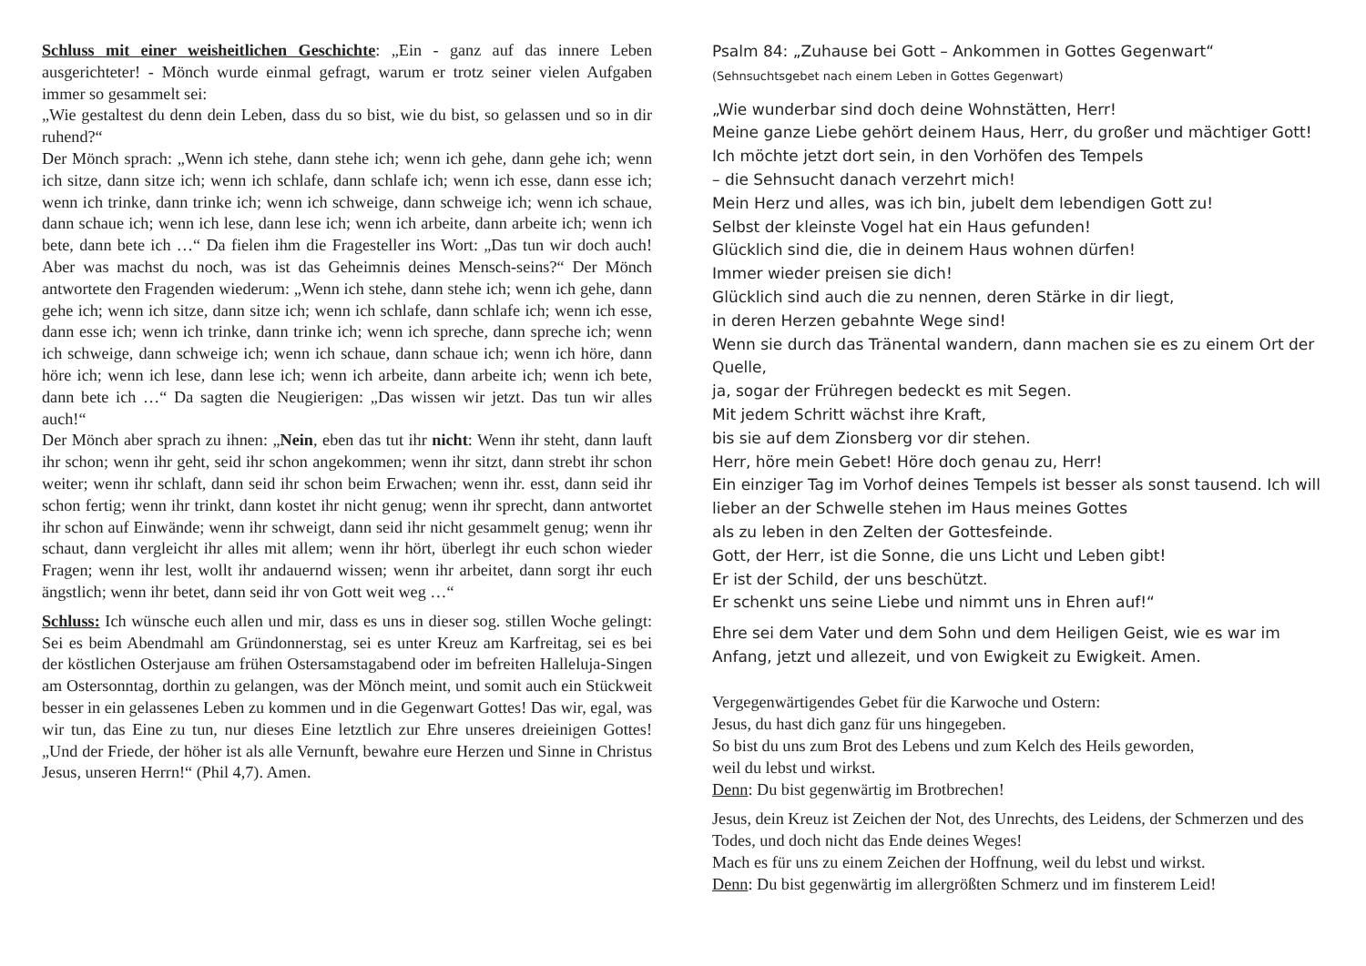Schluss mit einer weisheitlichen Geschichte: „Ein - ganz auf das innere Leben ausgerichteter! - Mönch wurde einmal gefragt, warum er trotz seiner vielen Aufgaben immer so gesammelt sei:
„Wie gestaltest du denn dein Leben, dass du so bist, wie du bist, so gelassen und so in dir ruhend?“
Der Mönch sprach: „Wenn ich stehe, dann stehe ich; wenn ich gehe, dann gehe ich; wenn ich sitze, dann sitze ich; wenn ich schlafe, dann schlafe ich; wenn ich esse, dann esse ich; wenn ich trinke, dann trinke ich; wenn ich schweige, dann schweige ich; wenn ich schaue, dann schaue ich; wenn ich lese, dann lese ich; wenn ich arbeite, dann arbeite ich; wenn ich bete, dann bete ich …“ Da fielen ihm die Fragesteller ins Wort: „Das tun wir doch auch! Aber was machst du noch, was ist das Geheimnis deines Mensch-seins?“ Der Mönch antwortete den Fragenden wiederum: „Wenn ich stehe, dann stehe ich; wenn ich gehe, dann gehe ich; wenn ich sitze, dann sitze ich; wenn ich schlafe, dann schlafe ich; wenn ich esse, dann esse ich; wenn ich trinke, dann trinke ich; wenn ich spreche, dann spreche ich; wenn ich schweige, dann schweige ich; wenn ich schaue, dann schaue ich; wenn ich höre, dann höre ich; wenn ich lese, dann lese ich; wenn ich arbeite, dann arbeite ich; wenn ich bete, dann bete ich …“ Da sagten die Neugierigen: „Das wissen wir jetzt. Das tun wir alles auch!“
Der Mönch aber sprach zu ihnen: „Nein, eben das tut ihr nicht: Wenn ihr steht, dann lauft ihr schon; wenn ihr geht, seid ihr schon angekommen; wenn ihr sitzt, dann strebt ihr schon weiter; wenn ihr schlaft, dann seid ihr schon beim Erwachen; wenn ihr. esst, dann seid ihr schon fertig; wenn ihr trinkt, dann kostet ihr nicht genug; wenn ihr sprecht, dann antwortet ihr schon auf Einwände; wenn ihr schweigt, dann seid ihr nicht gesammelt genug; wenn ihr schaut, dann vergleicht ihr alles mit allem; wenn ihr hört, überlegt ihr euch schon wieder Fragen; wenn ihr lest, wollt ihr andauernd wissen; wenn ihr arbeitet, dann sorgt ihr euch ängstlich; wenn ihr betet, dann seid ihr von Gott weit weg …“
Schluss: Ich wünsche euch allen und mir, dass es uns in dieser sog. stillen Woche gelingt: Sei es beim Abendmahl am Gründonnerstag, sei es unter Kreuz am Karfreitag, sei es bei der köstlichen Osterjause am frühen Ostersamstagabend oder im befreiten Halleluja-Singen am Ostersonntag, dorthin zu gelangen, was der Mönch meint, und somit auch ein Stückweit besser in ein gelassenes Leben zu kommen und in die Gegenwart Gottes! Das wir, egal, was wir tun, das Eine zu tun, nur dieses Eine letztlich zur Ehre unseres dreieinigen Gottes! „Und der Friede, der höher ist als alle Vernunft, bewahre eure Herzen und Sinne in Christus Jesus, unseren Herrn!“ (Phil 4,7). Amen.
Psalm 84: „Zuhause bei Gott – Ankommen in Gottes Gegenwart“
(Sehnsuchtsgebet nach einem Leben in Gottes Gegenwart)
„Wie wunderbar sind doch deine Wohnstätten, Herr!
Meine ganze Liebe gehört deinem Haus, Herr, du großer und mächtiger Gott!
Ich möchte jetzt dort sein, in den Vorhöfen des Tempels
– die Sehnsucht danach verzehrt mich!
Mein Herz und alles, was ich bin, jubelt dem lebendigen Gott zu!
Selbst der kleinste Vogel hat ein Haus gefunden!
Glücklich sind die, die in deinem Haus wohnen dürfen!
Immer wieder preisen sie dich!
Glücklich sind auch die zu nennen, deren Stärke in dir liegt,
in deren Herzen gebahnte Wege sind!
Wenn sie durch das Tränental wandern, dann machen sie es zu einem Ort der Quelle,
ja, sogar der Frühregen bedeckt es mit Segen.
Mit jedem Schritt wächst ihre Kraft,
bis sie auf dem Zionsberg vor dir stehen.
Herr, höre mein Gebet! Höre doch genau zu, Herr!
Ein einziger Tag im Vorhof deines Tempels ist besser als sonst tausend. Ich will lieber an der Schwelle stehen im Haus meines Gottes
als zu leben in den Zelten der Gottesfeinde.
Gott, der Herr, ist die Sonne, die uns Licht und Leben gibt!
Er ist der Schild, der uns beschützt.
Er schenkt uns seine Liebe und nimmt uns in Ehren auf!“
Ehre sei dem Vater und dem Sohn und dem Heiligen Geist, wie es war im Anfang, jetzt und allezeit, und von Ewigkeit zu Ewigkeit. Amen.
Vergegenwärtigendes Gebet für die Karwoche und Ostern:
Jesus, du hast dich ganz für uns hingegeben.
So bist du uns zum Brot des Lebens und zum Kelch des Heils geworden,
weil du lebst und wirkst.
Denn: Du bist gegenwärtig im Brotbrechen!
Jesus, dein Kreuz ist Zeichen der Not, des Unrechts, des Leidens, der Schmerzen und des Todes, und doch nicht das Ende deines Weges!
Mach es für uns zu einem Zeichen der Hoffnung, weil du lebst und wirkst.
Denn: Du bist gegenwärtig im allergrößten Schmerz und im finsterem Leid!